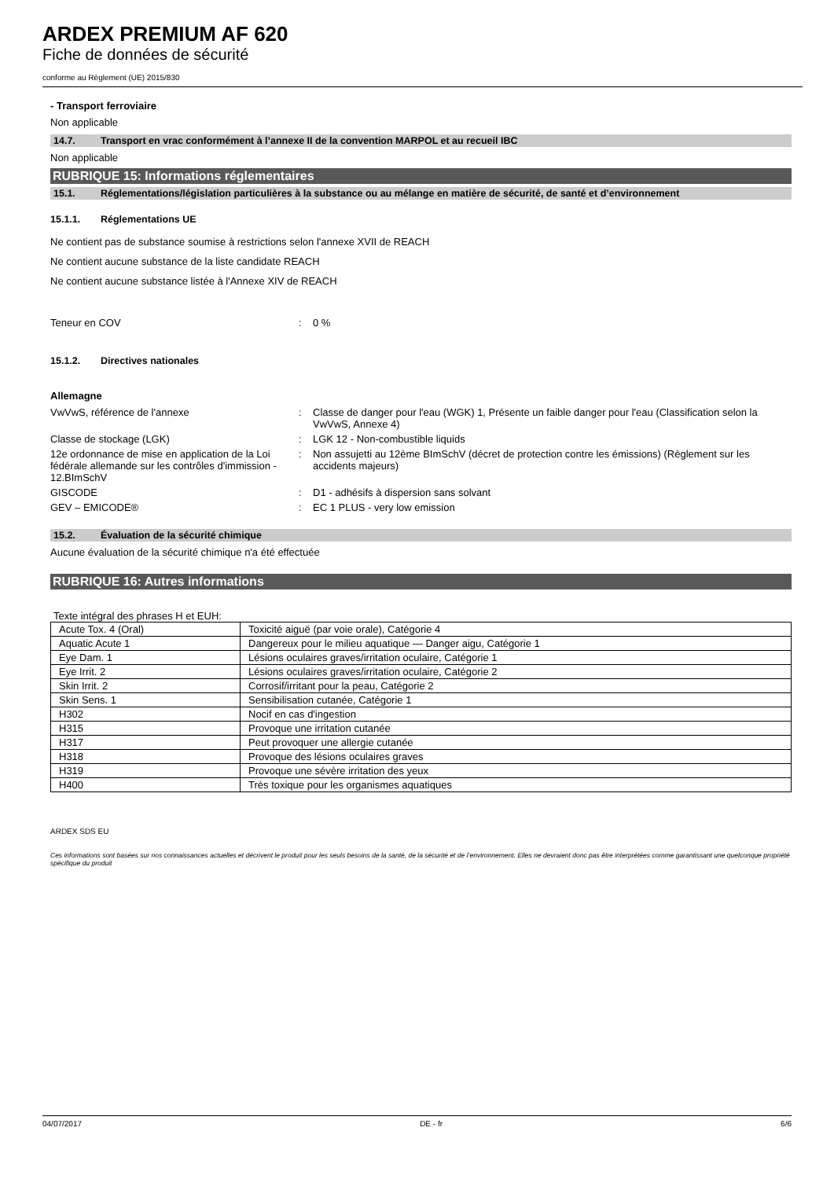ARDEX PREMIUM AF 620
Fiche de données de sécurité
conforme au Règlement (UE) 2015/830
- Transport ferroviaire
Non applicable
14.7. Transport en vrac conformément à l’annexe II de la convention MARPOL et au recueil IBC
Non applicable
RUBRIQUE 15: Informations réglementaires
15.1. Réglementations/législation particulières à la substance ou au mélange en matière de sécurité, de santé et d’environnement
15.1.1. Réglementations UE
Ne contient pas de substance soumise à restrictions selon l'annexe XVII de REACH
Ne contient aucune substance de la liste candidate REACH
Ne contient aucune substance listée à l'Annexe XIV de REACH
Teneur en COV : 0 %
15.1.2. Directives nationales
Allemagne
VwVwS, référence de l'annexe : Classe de danger pour l'eau (WGK) 1, Présente un faible danger pour l'eau (Classification selon la VwVwS, Annexe 4)
Classe de stockage (LGK) : LGK 12 - Non-combustible liquids
12e ordonnance de mise en application de la Loi fédérale allemande sur les contrôles d'immission - 12.BImSchV
: Non assujetti au 12ème BImSchV (décret de protection contre les émissions) (Règlement sur les accidents majeurs)
GISCODE : D1 - adhésifs à dispersion sans solvant
GEV – EMICODE® : EC 1 PLUS - very low emission
15.2. Évaluation de la sécurité chimique
Aucune évaluation de la sécurité chimique n'a été effectuée
RUBRIQUE 16: Autres informations
Texte intégral des phrases H et EUH:
| Acute Tox. 4 (Oral) | Toxicité aiguë (par voie orale), Catégorie 4 |
| Aquatic Acute 1 | Dangereux pour le milieu aquatique — Danger aigu, Catégorie 1 |
| Eye Dam. 1 | Lésions oculaires graves/irritation oculaire, Catégorie 1 |
| Eye Irrit. 2 | Lésions oculaires graves/irritation oculaire, Catégorie 2 |
| Skin Irrit. 2 | Corrosif/irritant pour la peau, Catégorie 2 |
| Skin Sens. 1 | Sensibilisation cutanée, Catégorie 1 |
| H302 | Nocif en cas d'ingestion |
| H315 | Provoque une irritation cutanée |
| H317 | Peut provoquer une allergie cutanée |
| H318 | Provoque des lésions oculaires graves |
| H319 | Provoque une sévère irritation des yeux |
| H400 | Très toxique pour les organismes aquatiques |
ARDEX SDS EU
Ces informations sont basées sur nos connaissances actuelles et décrivent le produit pour les seuls besoins de la santé, de la sécurité et de l’environnement. Elles ne devraient donc pas être interprétées comme garantissant une quelconque propriété spécifique du produit
04/07/2017 DE - fr 6/6